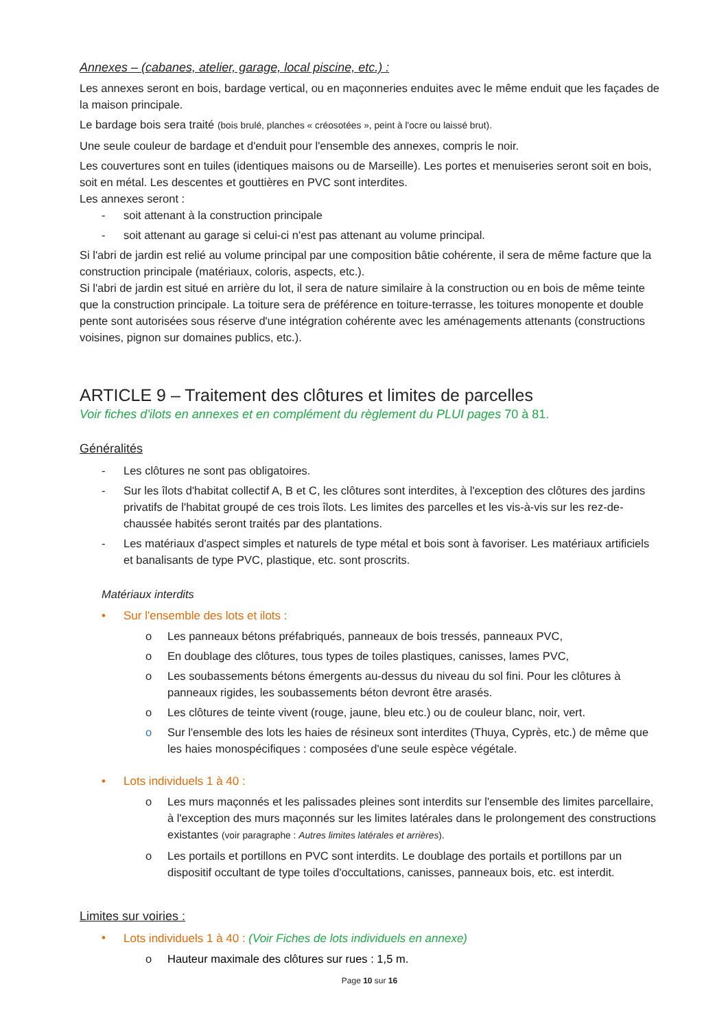Annexes – (cabanes, atelier, garage, local piscine, etc.) :
Les annexes seront en bois, bardage vertical, ou en maçonneries enduites avec le même enduit que les façades de la maison principale.
Le bardage bois sera traité (bois brulé, planches « créosotées », peint à l'ocre ou laissé brut).
Une seule couleur de bardage et d'enduit pour l'ensemble des annexes, compris le noir.
Les couvertures sont en tuiles (identiques maisons ou de Marseille). Les portes et menuiseries seront soit en bois, soit en métal. Les descentes et gouttières en PVC sont interdites.
Les annexes seront :
- soit attenant à la construction principale
- soit attenant au garage si celui-ci n'est pas attenant au volume principal.
Si l'abri de jardin est relié au volume principal par une composition bâtie cohérente, il sera de même facture que la construction principale (matériaux, coloris, aspects, etc.).
Si l'abri de jardin est situé en arrière du lot, il sera de nature similaire à la construction ou en bois de même teinte que la construction principale. La toiture sera de préférence en toiture-terrasse, les toitures monopente et double pente sont autorisées sous réserve d'une intégration cohérente avec les aménagements attenants (constructions voisines, pignon sur domaines publics, etc.).
ARTICLE 9 – Traitement des clôtures et limites de parcelles
Voir fiches d'ilots en annexes et en complément du règlement du PLUI pages 70 à 81.
Généralités
- Les clôtures ne sont pas obligatoires.
- Sur les îlots d'habitat collectif A, B et C, les clôtures sont interdites, à l'exception des clôtures des jardins privatifs de l'habitat groupé de ces trois îlots. Les limites des parcelles et les vis-à-vis sur les rez-de-chaussée habités seront traités par des plantations.
- Les matériaux d'aspect simples et naturels de type métal et bois sont à favoriser. Les matériaux artificiels et banalisants de type PVC, plastique, etc. sont proscrits.
Matériaux interdits
• Sur l'ensemble des lots et ilots :
o Les panneaux bétons préfabriqués, panneaux de bois tressés, panneaux PVC,
o En doublage des clôtures, tous types de toiles plastiques, canisses, lames PVC,
o Les soubassements bétons émergents au-dessus du niveau du sol fini. Pour les clôtures à panneaux rigides, les soubassements béton devront être arasés.
o Les clôtures de teinte vivent (rouge, jaune, bleu etc.) ou de couleur blanc, noir, vert.
o Sur l'ensemble des lots les haies de résineux sont interdites (Thuya, Cyprès, etc.) de même que les haies monospécifiques : composées d'une seule espèce végétale.
• Lots individuels 1 à 40 :
o Les murs maçonnés et les palissades pleines sont interdits sur l'ensemble des limites parcellaire, à l'exception des murs maçonnés sur les limites latérales dans le prolongement des constructions existantes (voir paragraphe : Autres limites latérales et arrières).
o Les portails et portillons en PVC sont interdits. Le doublage des portails et portillons par un dispositif occultant de type toiles d'occultations, canisses, panneaux bois, etc. est interdit.
Limites sur voiries :
• Lots individuels 1 à 40 : (Voir Fiches de lots individuels en annexe)
o Hauteur maximale des clôtures sur rues : 1,5 m.
Page 10 sur 16